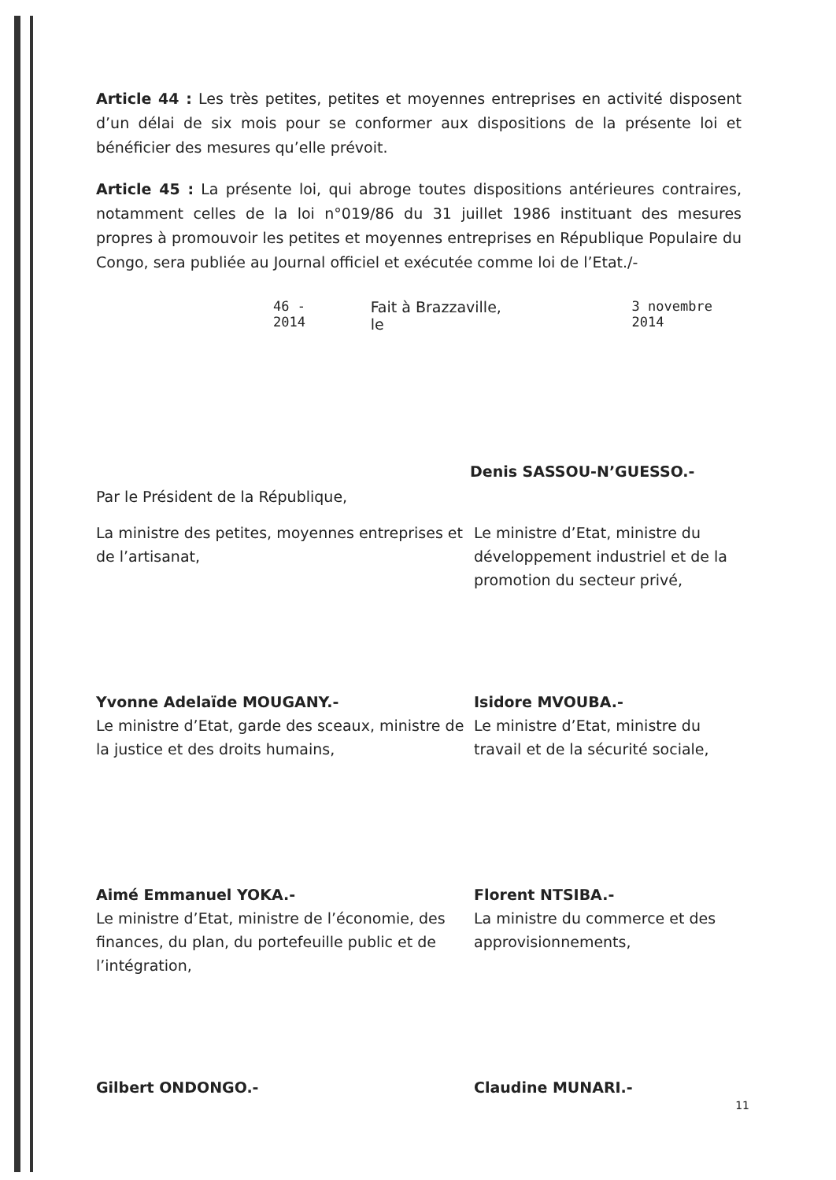Article 44 : Les très petites, petites et moyennes entreprises en activité disposent d’un délai de six mois pour se conformer aux dispositions de la présente loi et bénéficier des mesures qu’elle prévoit.
Article 45 : La présente loi, qui abroge toutes dispositions antérieures contraires, notamment celles de la loi n°019/86 du 31 juillet 1986 instituant des mesures propres à promouvoir les petites et moyennes entreprises en République Populaire du Congo, sera publiée au Journal officiel et exécutée comme loi de l’Etat./-
46 - 2014 Fait à Brazzaville, le 3 novembre 2014
Denis SASSOU-N’GUESSO.-
Par le Président de la République,
La ministre des petites, moyennes entreprises et de l’artisanat,
Yvonne Adelaïde MOUGANY.-
Le ministre d’Etat, ministre du développement industriel et de la promotion du secteur privé,
Isidore MVOUBA.-
Le ministre d’Etat, garde des sceaux, ministre de la justice et des droits humains,
Aimé Emmanuel YOKA.-
Le ministre d’Etat, ministre du travail et de la sécurité sociale,
Florent NTSIBA.-
Le ministre d’Etat, ministre de l’économie, des finances, du plan, du portefeuille public et de l’intégration,
Gilbert ONDONGO.-
La ministre du commerce et des approvisionnements,
Claudine MUNARI.-
11